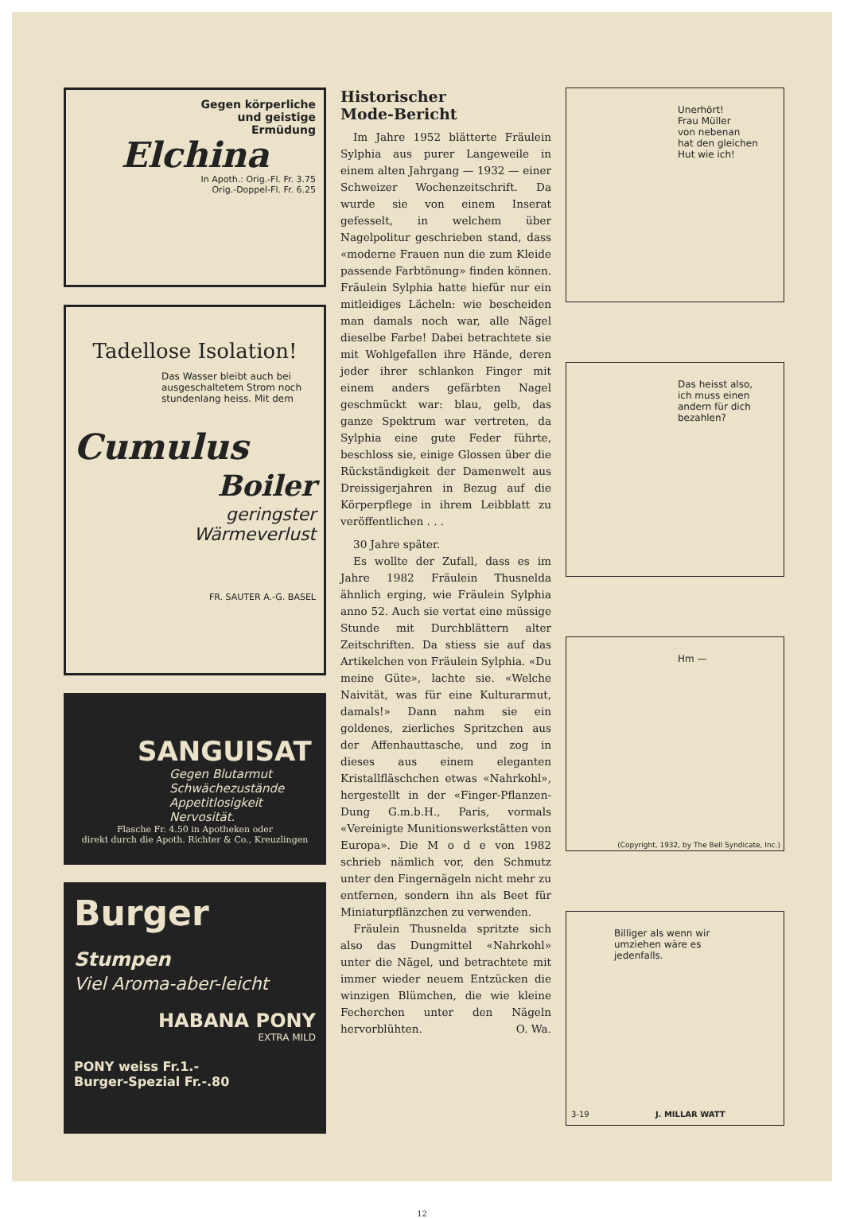Gegen körperliche
und geistige
Ermüdung
Elchina
In Apoth.: Orig.-Fl. Fr. 3.75
Orig.-Doppel-Fl. Fr. 6.25
Tadellose Isolation!
Das Wasser bleibt auch bei ausgeschaltetem Strom noch stundenlang heiss. Mit dem
Cumulus
Boiler
geringster
Wärmeverlust
FR. SAUTER A.-G. BASEL
SANGUISAT
Gegen Blutarmut
Schwächezustände
Appetitlosigkeit
Nervosität.
Flasche Fr. 4.50 in Apotheken oder
direkt durch die Apoth. Richter & Co., Kreuzlingen
Burger Stumpen
Viel Aroma-aber-leicht
HABANA PONY
EXTRA MILD
PONY weiss Fr.1.-
Burger-Spezial Fr.-.80
Historischer
Mode-Bericht
Im Jahre 1952 blätterte Fräulein Sylphia aus purer Langeweile in einem alten Jahrgang — 1932 — einer Schweizer Wochenzeitschrift. Da wurde sie von einem Inserat gefesselt, in welchem über Nagelpolitur geschrieben stand, dass «moderne Frauen nun die zum Kleide passende Farbtönung» finden können. Fräulein Sylphia hatte hiefür nur ein mitleidiges Lächeln: wie bescheiden man damals noch war, alle Nägel dieselbe Farbe! Dabei betrachtete sie mit Wohlgefallen ihre Hände, deren jeder ihrer schlanken Finger mit einem anders gefärbten Nagel geschmückt war: blau, gelb, das ganze Spektrum war vertreten, da Sylphia eine gute Feder führte, beschloss sie, einige Glossen über die Rückständigkeit der Damenwelt aus Dreissigerjahren in Bezug auf die Körperpflege in ihrem Leibblatt zu veröffentlichen . . .
30 Jahre später.
Es wollte der Zufall, dass es im Jahre 1982 Fräulein Thusnelda ähnlich erging, wie Fräulein Sylphia anno 52. Auch sie vertat eine müssige Stunde mit Durchblättern alter Zeitschriften. Da stiess sie auf das Artikelchen von Fräulein Sylphia. «Du meine Güte», lachte sie. «Welche Naivität, was für eine Kulturarmut, damals!» Dann nahm sie ein goldenes, zierliches Spritzchen aus der Affenhauttasche, und zog in dieses aus einem eleganten Kristallfläschchen etwas «Nahrkohl», hergestellt in der «Finger-Pflanzen-Dung G.m.b.H., Paris, vormals «Vereinigte Munitionswerkstätten von Europa». Die M o d e von 1982 schrieb nämlich vor, den Schmutz unter den Fingernägeln nicht mehr zu entfernen, sondern ihn als Beet für Miniaturpflänzchen zu verwenden.
Fräulein Thusnelda spritzte sich also das Dungmittel «Nahrkohl» unter die Nägel, und betrachtete mit immer wieder neuem Entzücken die winzigen Blümchen, die wie kleine Fecherchen unter den Nägeln hervorblühten. O. Wa.
Unerhört!
Frau Müller
von nebenan
hat den gleichen
Hut wie ich!
Das heisst also,
ich muss einen
andern für dich
bezahlen?
Hm —
(Copyright, 1932, by The Bell Syndicate, Inc.)
Billiger als wenn wir
umziehen wäre es
jedenfalls.
3-19 J. MILLAR WATT
12